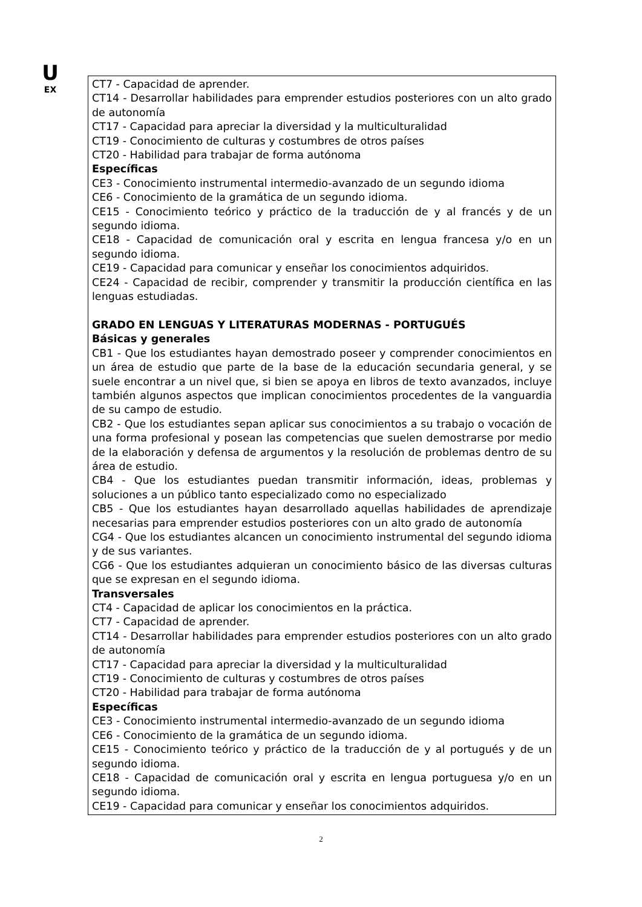U
EX
CT7 - Capacidad de aprender.
CT14 - Desarrollar habilidades para emprender estudios posteriores con un alto grado de autonomía
CT17 - Capacidad para apreciar la diversidad y la multiculturalidad
CT19 - Conocimiento de culturas y costumbres de otros países
CT20 - Habilidad para trabajar de forma autónoma
Específicas
CE3 - Conocimiento instrumental intermedio-avanzado de un segundo idioma
CE6 - Conocimiento de la gramática de un segundo idioma.
CE15 - Conocimiento teórico y práctico de la traducción de y al francés y de un segundo idioma.
CE18 - Capacidad de comunicación oral y escrita en lengua francesa y/o en un segundo idioma.
CE19 - Capacidad para comunicar y enseñar los conocimientos adquiridos.
CE24 - Capacidad de recibir, comprender y transmitir la producción científica en las lenguas estudiadas.
GRADO EN LENGUAS Y LITERATURAS MODERNAS - PORTUGUÉS
Básicas y generales
CB1 - Que los estudiantes hayan demostrado poseer y comprender conocimientos en un área de estudio que parte de la base de la educación secundaria general, y se suele encontrar a un nivel que, si bien se apoya en libros de texto avanzados, incluye también algunos aspectos que implican conocimientos procedentes de la vanguardia de su campo de estudio.
CB2 - Que los estudiantes sepan aplicar sus conocimientos a su trabajo o vocación de una forma profesional y posean las competencias que suelen demostrarse por medio de la elaboración y defensa de argumentos y la resolución de problemas dentro de su área de estudio.
CB4 - Que los estudiantes puedan transmitir información, ideas, problemas y soluciones a un público tanto especializado como no especializado
CB5 - Que los estudiantes hayan desarrollado aquellas habilidades de aprendizaje necesarias para emprender estudios posteriores con un alto grado de autonomía
CG4 - Que los estudiantes alcancen un conocimiento instrumental del segundo idioma y de sus variantes.
CG6 - Que los estudiantes adquieran un conocimiento básico de las diversas culturas que se expresan en el segundo idioma.
Transversales
CT4 - Capacidad de aplicar los conocimientos en la práctica.
CT7 - Capacidad de aprender.
CT14 - Desarrollar habilidades para emprender estudios posteriores con un alto grado de autonomía
CT17 - Capacidad para apreciar la diversidad y la multiculturalidad
CT19 - Conocimiento de culturas y costumbres de otros países
CT20 - Habilidad para trabajar de forma autónoma
Específicas
CE3 - Conocimiento instrumental intermedio-avanzado de un segundo idioma
CE6 - Conocimiento de la gramática de un segundo idioma.
CE15 - Conocimiento teórico y práctico de la traducción de y al portugués y de un segundo idioma.
CE18 - Capacidad de comunicación oral y escrita en lengua portuguesa y/o en un segundo idioma.
CE19 - Capacidad para comunicar y enseñar los conocimientos adquiridos.
2